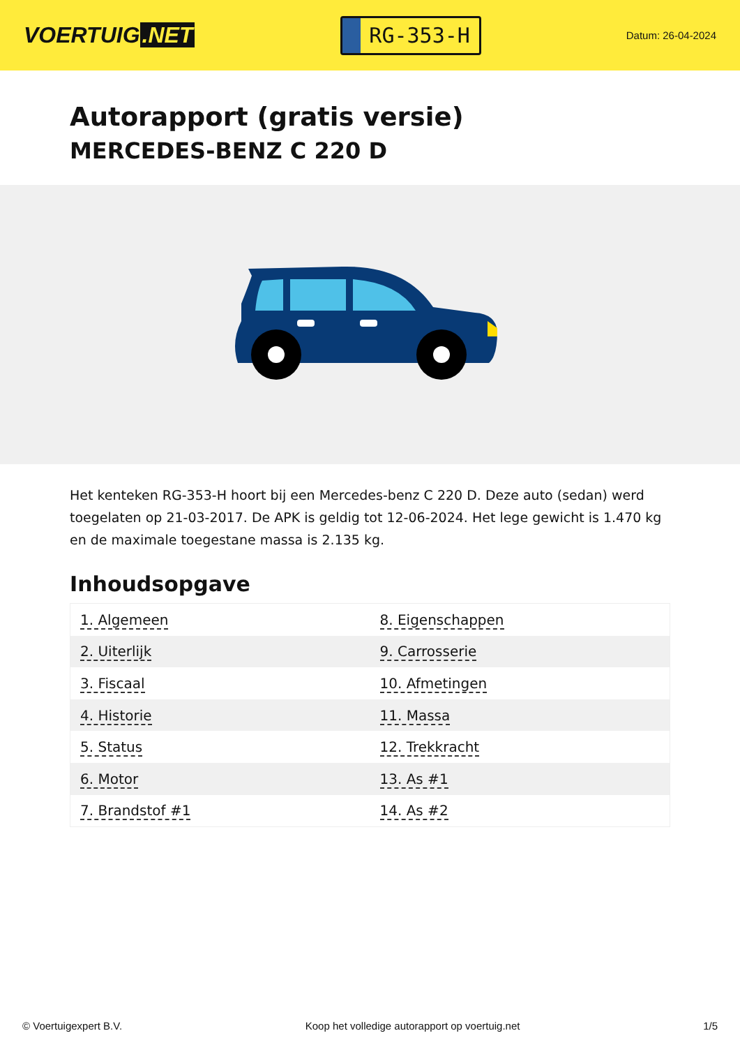VOERTUIG.NET
RG-353-H
Datum: 26-04-2024
Autorapport (gratis versie)
MERCEDES-BENZ C 220 D
Het kenteken RG-353-H hoort bij een Mercedes-benz C 220 D. Deze auto (sedan) werd toegelaten op 21-03-2017. De APK is geldig tot 12-06-2024. Het lege gewicht is 1.470 kg en de maximale toegestane massa is 2.135 kg.
Inhoudsopgave
| 1. Algemeen | 8. Eigenschappen |
| 2. Uiterlijk | 9. Carrosserie |
| 3. Fiscaal | 10. Afmetingen |
| 4. Historie | 11. Massa |
| 5. Status | 12. Trekkracht |
| 6. Motor | 13. As #1 |
| 7. Brandstof #1 | 14. As #2 |
© Voertuigexpert B.V. Koop het volledige autorapport op voertuig.net 1/5